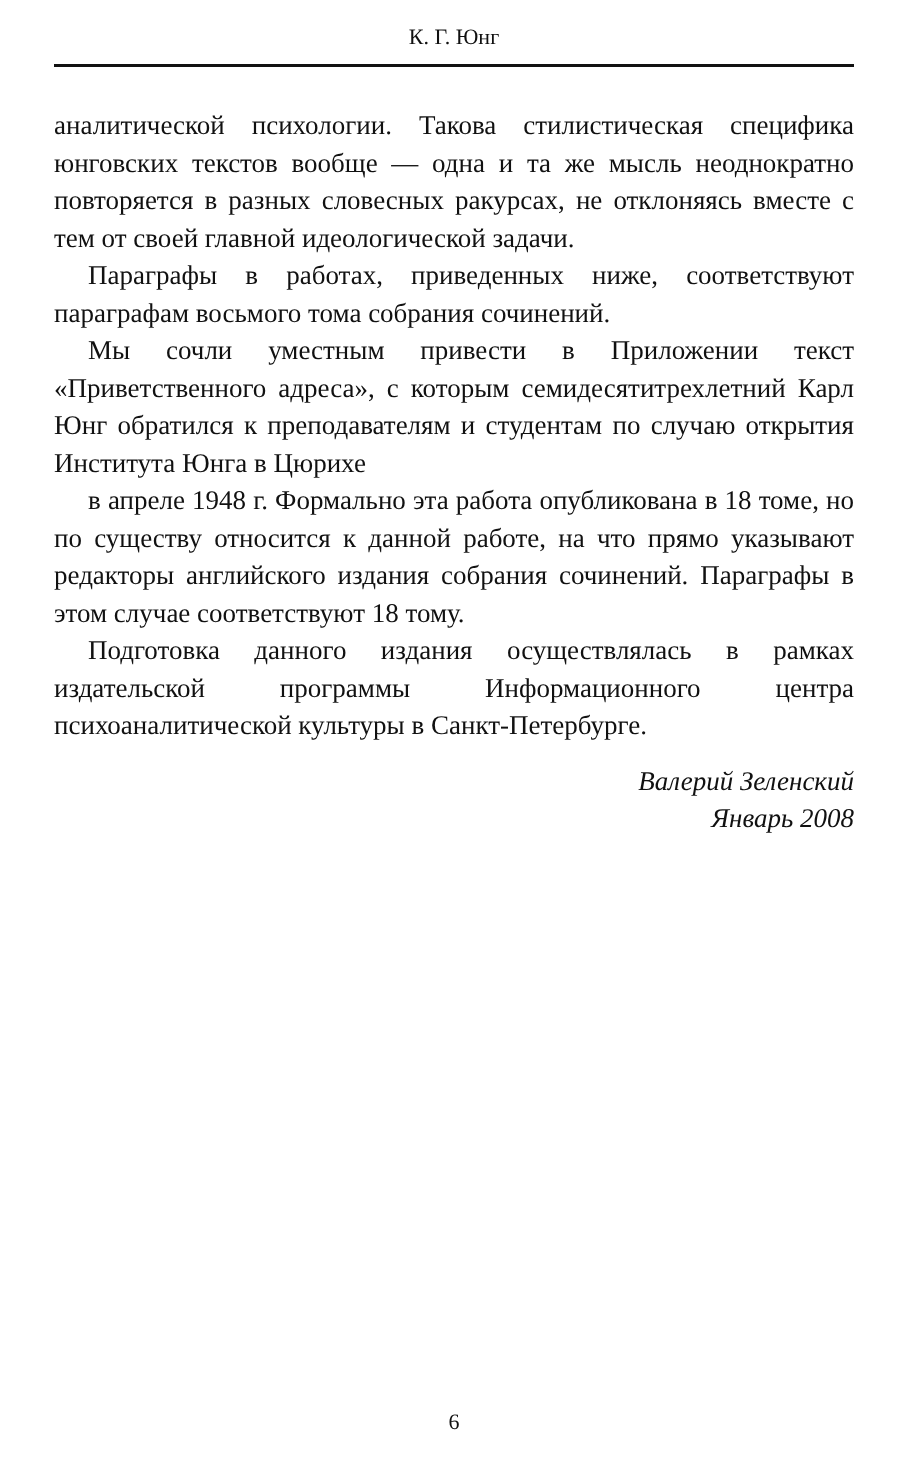К. Г. Юнг
аналитической психологии. Такова стилистическая специфика юнговских текстов вообще — одна и та же мысль неоднократно повторяется в разных словесных ракурсах, не отклоняясь вместе с тем от своей главной идеологической задачи.
Параграфы в работах, приведенных ниже, соответствуют параграфам восьмого тома собрания сочинений.
Мы сочли уместным привести в Приложении текст «Приветственного адреса», с которым семидесятитрехлетний Карл Юнг обратился к преподавателям и студентам по случаю открытия Института Юнга в Цюрихе
в апреле 1948 г. Формально эта работа опубликована в 18 томе, но по существу относится к данной работе, на что прямо указывают редакторы английского издания собрания сочинений. Параграфы в этом случае соответствуют 18 тому.
Подготовка данного издания осуществлялась в рамках издательской программы Информационного центра психоаналитической культуры в Санкт-Петербурге.
Валерий Зеленский
Январь 2008
6